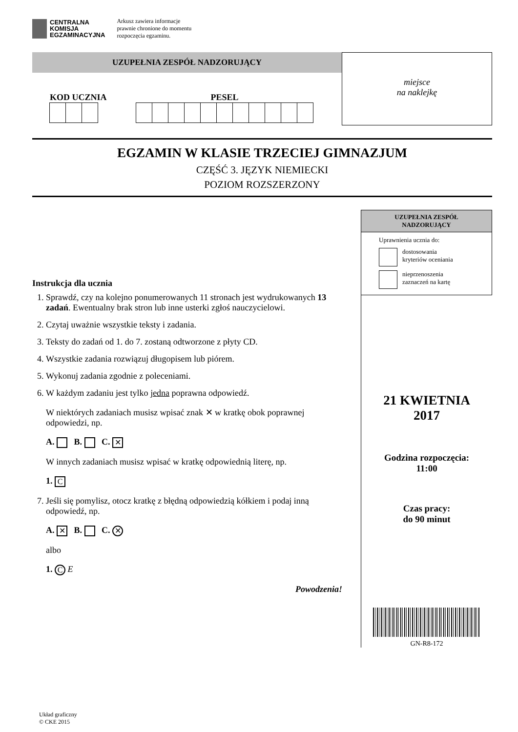CENTRALNA
KOMISJA
EGZAMINACYJNA
Arkusz zawiera informacje
prawnie chronione do momentu
rozpoczęcia egzaminu.
UZUPEŁNIA ZESPÓŁ NADZORUJĄCY
KOD UCZNIA PESEL
miejsce
na naklejkę
EGZAMIN W KLASIE TRZECIEJ GIMNAZJUM
CZĘŚĆ 3. JĘZYK NIEMIECKI
POZIOM ROZSZERZONY
Instrukcja dla ucznia
1. Sprawdź, czy na kolejno ponumerowanych 11 stronach jest wydrukowanych 13 zadań. Ewentualny brak stron lub inne usterki zgłoś nauczycielowi.
2. Czytaj uważnie wszystkie teksty i zadania.
3. Teksty do zadań od 1. do 7. zostaną odtworzone z płyty CD.
4. Wszystkie zadania rozwiązuj długopisem lub piórem.
5. Wykonuj zadania zgodnie z poleceniami.
6. W każdym zadaniu jest tylko jedna poprawna odpowiedź.
W niektórych zadaniach musisz wpisać znak ✕ w kratkę obok poprawnej odpowiedzi, np.
A. B. C. ✕
W innych zadaniach musisz wpisać w kratkę odpowiednią literę, np.
1. C
7. Jeśli się pomylisz, otocz kratkę z błędną odpowiedzią kółkiem i podaj inną odpowiedź, np.
A. ✕ B. C. ✕
albo
1. C E
Powodzenia!
UZUPEŁNIA ZESPÓŁ
NADZORUJĄCY
Uprawnienia ucznia do:
dostosowania
kryteriów oceniania
nieprzenoszenia
zaznaczeń na kartę
21 KWIETNIA
2017
Godzina rozpoczęcia:
11:00
Czas pracy:
do 90 minut
GN-R8-172
Układ graficzny
© CKE 2015